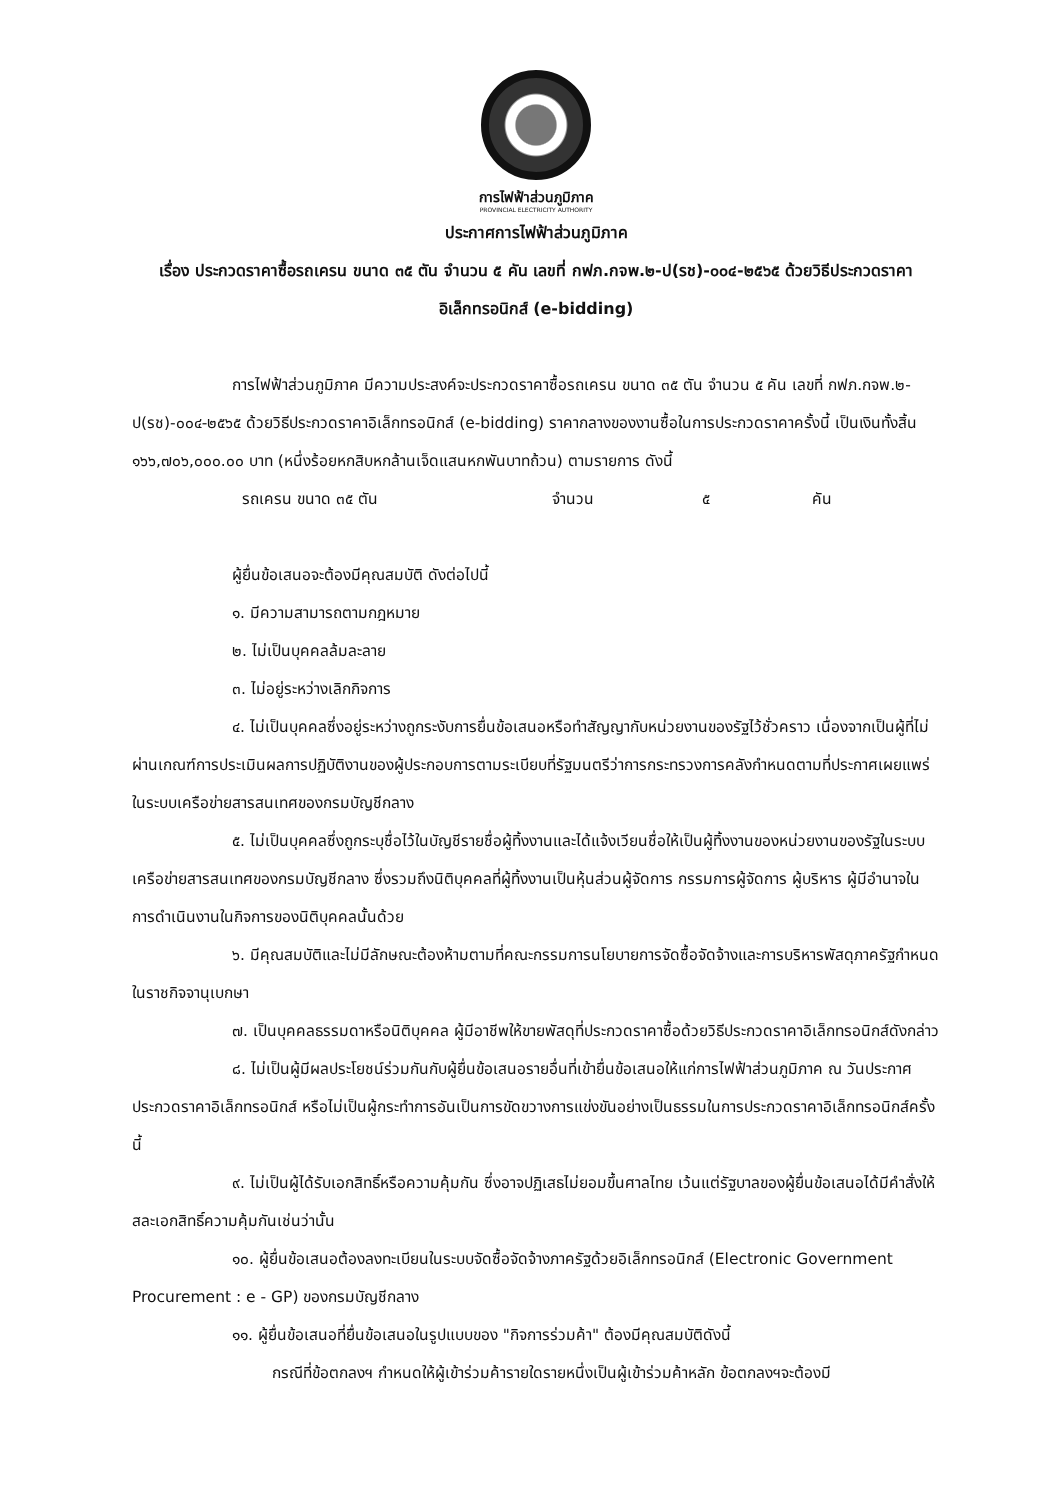การไฟฟ้าส่วนภูมิภาค
PROVINCIAL ELECTRICITY AUTHORITY
ประกาศการไฟฟ้าส่วนภูมิภาค
เรื่อง ประกวดราคาซื้อรถเครน ขนาด ๓๕ ตัน จำนวน ๕ คัน เลขที่ กฟภ.กจพ.๒-ป(รช)-๐๐๔-๒๕๖๕ ด้วยวิธีประกวดราคาอิเล็กทรอนิกส์ (e-bidding)
การไฟฟ้าส่วนภูมิภาค มีความประสงค์จะประกวดราคาซื้อรถเครน ขนาด ๓๕ ตัน จำนวน ๕ คัน เลขที่ กฟภ.กจพ.๒-ป(รช)-๐๐๔-๒๕๖๕ ด้วยวิธีประกวดราคาอิเล็กทรอนิกส์ (e-bidding) ราคากลางของงานซื้อในการประกวดราคาครั้งนี้ เป็นเงินทั้งสิ้น ๑๖๖,๗๐๖,๐๐๐.๐๐ บาท (หนึ่งร้อยหกสิบหกล้านเจ็ดแสนหกพันบาทถ้วน) ตามรายการ ดังนี้
รถเครน ขนาด ๓๕ ตัน จำนวน ๕ คัน
ผู้ยื่นข้อเสนอจะต้องมีคุณสมบัติ ดังต่อไปนี้
๑. มีความสามารถตามกฎหมาย
๒. ไม่เป็นบุคคลล้มละลาย
๓. ไม่อยู่ระหว่างเลิกกิจการ
๔. ไม่เป็นบุคคลซึ่งอยู่ระหว่างถูกระงับการยื่นข้อเสนอหรือทำสัญญากับหน่วยงานของรัฐไว้ชั่วคราว เนื่องจากเป็นผู้ที่ไม่ผ่านเกณฑ์การประเมินผลการปฏิบัติงานของผู้ประกอบการตามระเบียบที่รัฐมนตรีว่าการกระทรวงการคลังกำหนดตามที่ประกาศเผยแพร่ในระบบเครือข่ายสารสนเทศของกรมบัญชีกลาง
๕. ไม่เป็นบุคคลซึ่งถูกระบุชื่อไว้ในบัญชีรายชื่อผู้ทิ้งงานและได้แจ้งเวียนชื่อให้เป็นผู้ทิ้งงานของหน่วยงานของรัฐในระบบเครือข่ายสารสนเทศของกรมบัญชีกลาง ซึ่งรวมถึงนิติบุคคลที่ผู้ทิ้งงานเป็นหุ้นส่วนผู้จัดการ กรรมการผู้จัดการ ผู้บริหาร ผู้มีอำนาจในการดำเนินงานในกิจการของนิติบุคคลนั้นด้วย
๖. มีคุณสมบัติและไม่มีลักษณะต้องห้ามตามที่คณะกรรมการนโยบายการจัดซื้อจัดจ้างและการบริหารพัสดุภาครัฐกำหนดในราชกิจจานุเบกษา
๗. เป็นบุคคลธรรมดาหรือนิติบุคคล ผู้มีอาชีพให้ขายพัสดุที่ประกวดราคาซื้อด้วยวิธีประกวดราคาอิเล็กทรอนิกส์ดังกล่าว
๘. ไม่เป็นผู้มีผลประโยชน์ร่วมกันกับผู้ยื่นข้อเสนอรายอื่นที่เข้ายื่นข้อเสนอให้แก่การไฟฟ้าส่วนภูมิภาค ณ วันประกาศประกวดราคาอิเล็กทรอนิกส์ หรือไม่เป็นผู้กระทำการอันเป็นการขัดขวางการแข่งขันอย่างเป็นธรรมในการประกวดราคาอิเล็กทรอนิกส์ครั้งนี้
๙. ไม่เป็นผู้ได้รับเอกสิทธิ์หรือความคุ้มกัน ซึ่งอาจปฏิเสธไม่ยอมขึ้นศาลไทย เว้นแต่รัฐบาลของผู้ยื่นข้อเสนอได้มีคำสั่งให้สละเอกสิทธิ์ความคุ้มกันเช่นว่านั้น
๑๐. ผู้ยื่นข้อเสนอต้องลงทะเบียนในระบบจัดซื้อจัดจ้างภาครัฐด้วยอิเล็กทรอนิกส์ (Electronic Government Procurement : e - GP) ของกรมบัญชีกลาง
๑๑. ผู้ยื่นข้อเสนอที่ยื่นข้อเสนอในรูปแบบของ "กิจการร่วมค้า" ต้องมีคุณสมบัติดังนี้
กรณีที่ข้อตกลงฯ กำหนดให้ผู้เข้าร่วมค้ารายใดรายหนึ่งเป็นผู้เข้าร่วมค้าหลัก ข้อตกลงฯจะต้องมี